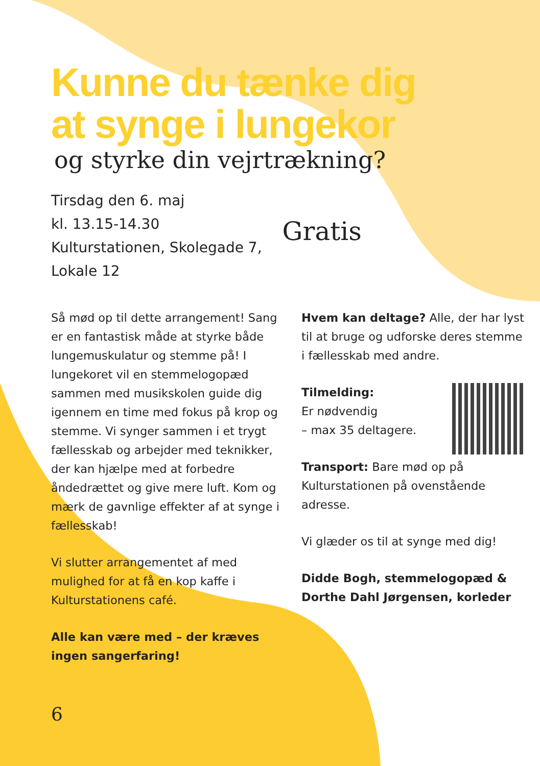Kunne du tænke dig
at synge i lungekor
og styrke din vejrtrækning?
Tirsdag den 6. maj
kl. 13.15-14.30
Kulturstationen, Skolegade 7,
Lokale 12
Gratis
Så mød op til dette arrangement! Sang er en fantastisk måde at styrke både lungemuskulatur og stemme på! I lungekoret vil en stemmelogopæd sammen med musikskolen guide dig igennem en time med fokus på krop og stemme. Vi synger sammen i et trygt fællesskab og arbejder med teknikker, der kan hjælpe med at forbedre åndedrættet og give mere luft. Kom og mærk de gavnlige effekter af at synge i fællesskab!
Vi slutter arrangementet af med mulighed for at få en kop kaffe i Kulturstationens café.
Alle kan være med – der kræves ingen sangerfaring!
Hvem kan deltage? Alle, der har lyst til at bruge og udforske deres stemme i fællesskab med andre.
Tilmelding:
Er nødvendig
– max 35 deltagere.
Transport: Bare mød op på Kulturstationen på ovenstående adresse.
Vi glæder os til at synge med dig!
Didde Bogh, stemmelogopæd & Dorthe Dahl Jørgensen, korleder
6